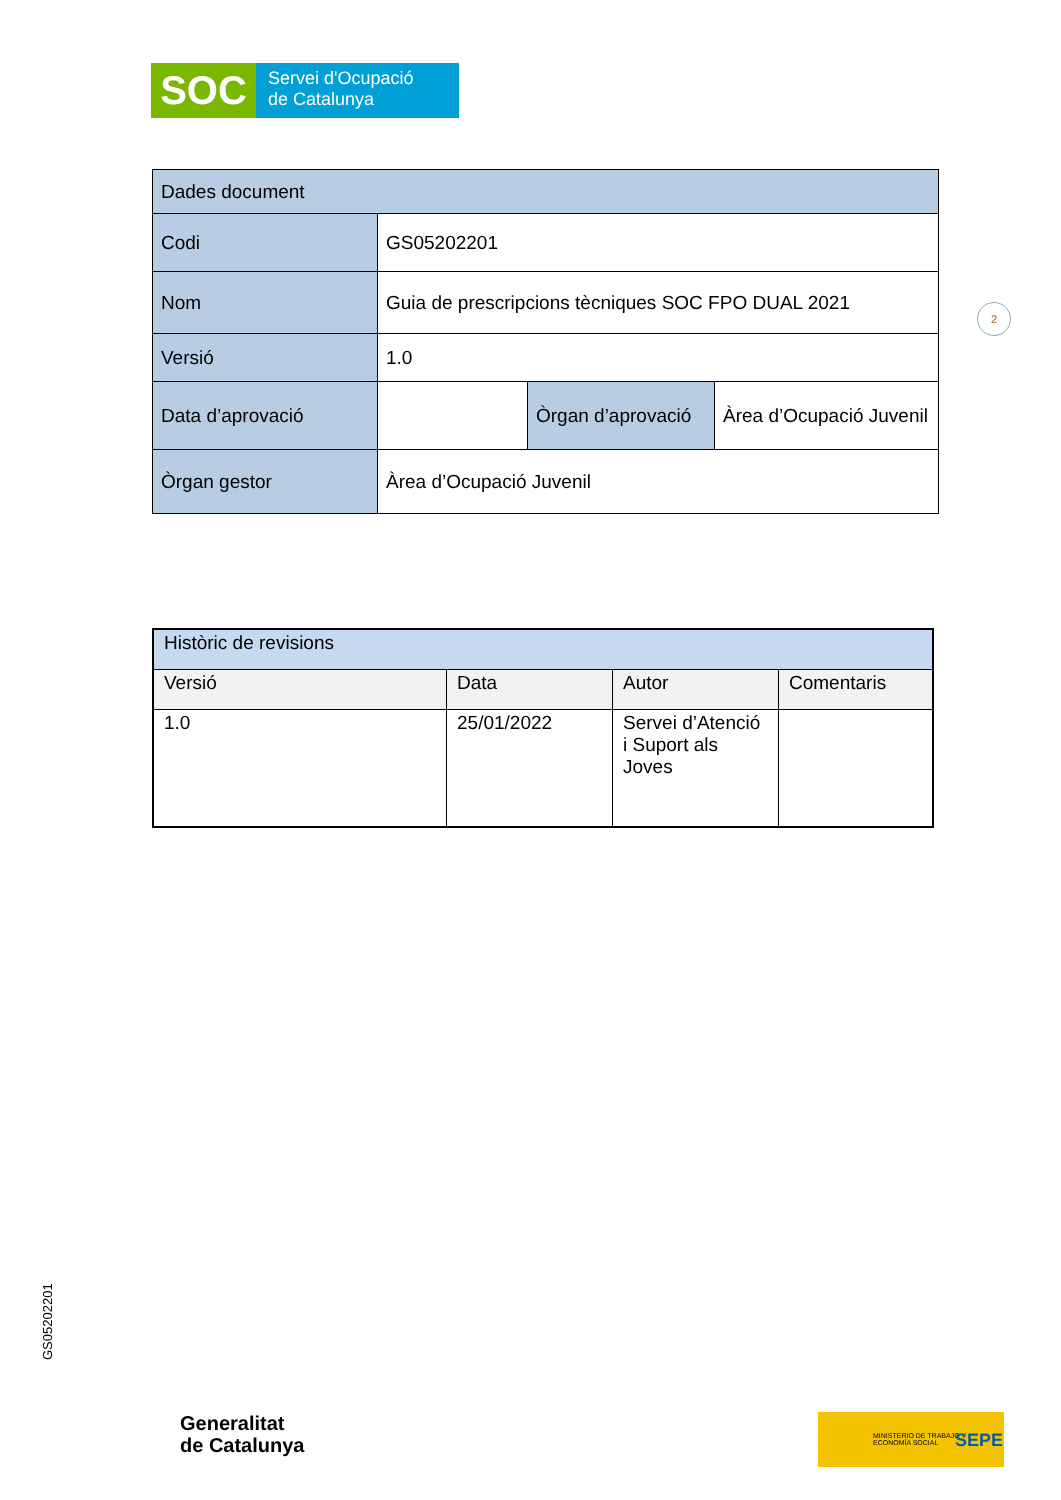SOC
Servei d'Ocupació
de Catalunya
| Dades document | | | |
| --- | --- | --- | --- |
| Codi | GS05202201 | | |
| Nom | Guia de prescripcions tècniques SOC FPO DUAL 2021 | | |
| Versió | 1.0 | | |
| Data d’aprovació | | Òrgan d’aprovació | Àrea d’Ocupació Juvenil |
| Òrgan gestor | Àrea d’Ocupació Juvenil | | |
2
| Històric de revisions | | | |
| --- | --- | --- | --- |
| Versió | Data | Autor | Comentaris |
| 1.0 | 25/01/2022 | Servei d’Atenció i Suport als Joves | |
GS05202201
Generalitat
de Catalunya
MINISTERIO DE TRABAJO Y ECONOMÍA SOCIAL
SEPE